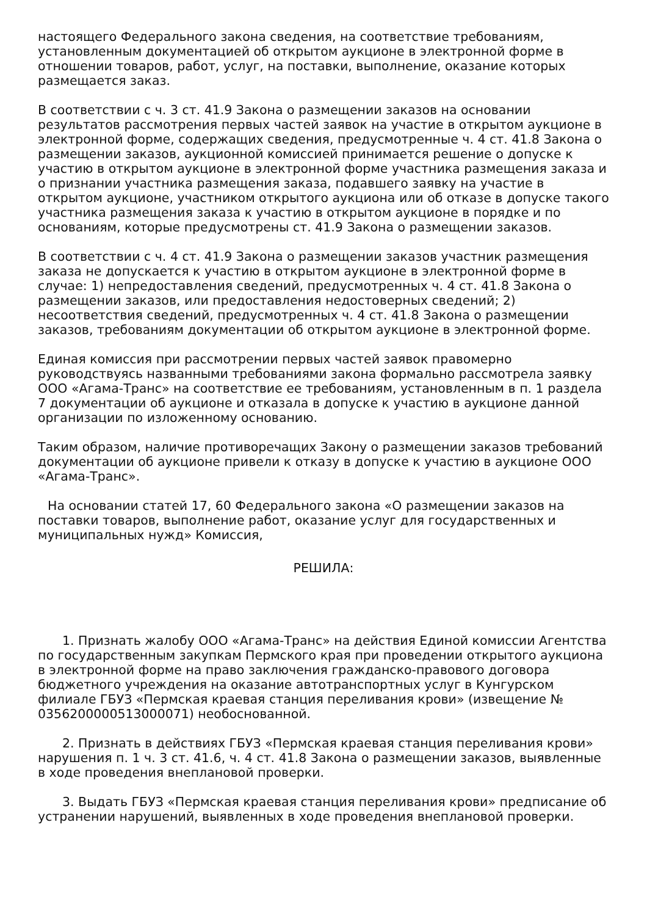настоящего Федерального закона сведения, на соответствие требованиям, установленным документацией об открытом аукционе в электронной форме в отношении товаров, работ, услуг, на поставки, выполнение, оказание которых размещается заказ.
В соответствии с ч. 3 ст. 41.9 Закона о размещении заказов на основании результатов рассмотрения первых частей заявок на участие в открытом аукционе в электронной форме, содержащих сведения, предусмотренные ч. 4 ст. 41.8 Закона о размещении заказов, аукционной комиссией принимается решение о допуске к участию в открытом аукционе в электронной форме участника размещения заказа и о признании участника размещения заказа, подавшего заявку на участие в открытом аукционе, участником открытого аукциона или об отказе в допуске такого участника размещения заказа к участию в открытом аукционе в порядке и по основаниям, которые предусмотрены ст. 41.9 Закона о размещении заказов.
В соответствии с ч. 4 ст. 41.9 Закона о размещении заказов участник размещения заказа не допускается к участию в открытом аукционе в электронной форме в случае: 1) непредоставления сведений, предусмотренных ч. 4 ст. 41.8 Закона о размещении заказов, или предоставления недостоверных сведений; 2) несоответствия сведений, предусмотренных ч. 4 ст. 41.8 Закона о размещении заказов, требованиям документации об открытом аукционе в электронной форме.
Единая комиссия при рассмотрении первых частей заявок правомерно руководствуясь названными требованиями закона формально рассмотрела заявку ООО «Агама-Транс» на соответствие ее требованиям, установленным в п. 1 раздела 7 документации об аукционе и отказала в допуске к участию в аукционе данной организации по изложенному основанию.
Таким образом, наличие противоречащих Закону о размещении заказов требований документации об аукционе привели к отказу в допуске к участию в аукционе ООО «Агама-Транс».
На основании статей 17, 60 Федерального закона «О размещении заказов на поставки товаров, выполнение работ, оказание услуг для государственных и муниципальных нужд» Комиссия,
РЕШИЛА:
1. Признать жалобу ООО «Агама-Транс» на действия Единой комиссии Агентства по государственным закупкам Пермского края при проведении открытого аукциона в электронной форме на право заключения гражданско-правового договора бюджетного учреждения на оказание автотранспортных услуг в Кунгурском филиале ГБУЗ «Пермская краевая станция переливания крови» (извещение № 0356200000513000071) необоснованной.
2. Признать в действиях ГБУЗ «Пермская краевая станция переливания крови» нарушения п. 1 ч. 3 ст. 41.6, ч. 4 ст. 41.8 Закона о размещении заказов, выявленные в ходе проведения внеплановой проверки.
3. Выдать ГБУЗ «Пермская краевая станция переливания крови» предписание об устранении нарушений, выявленных в ходе проведения внеплановой проверки.